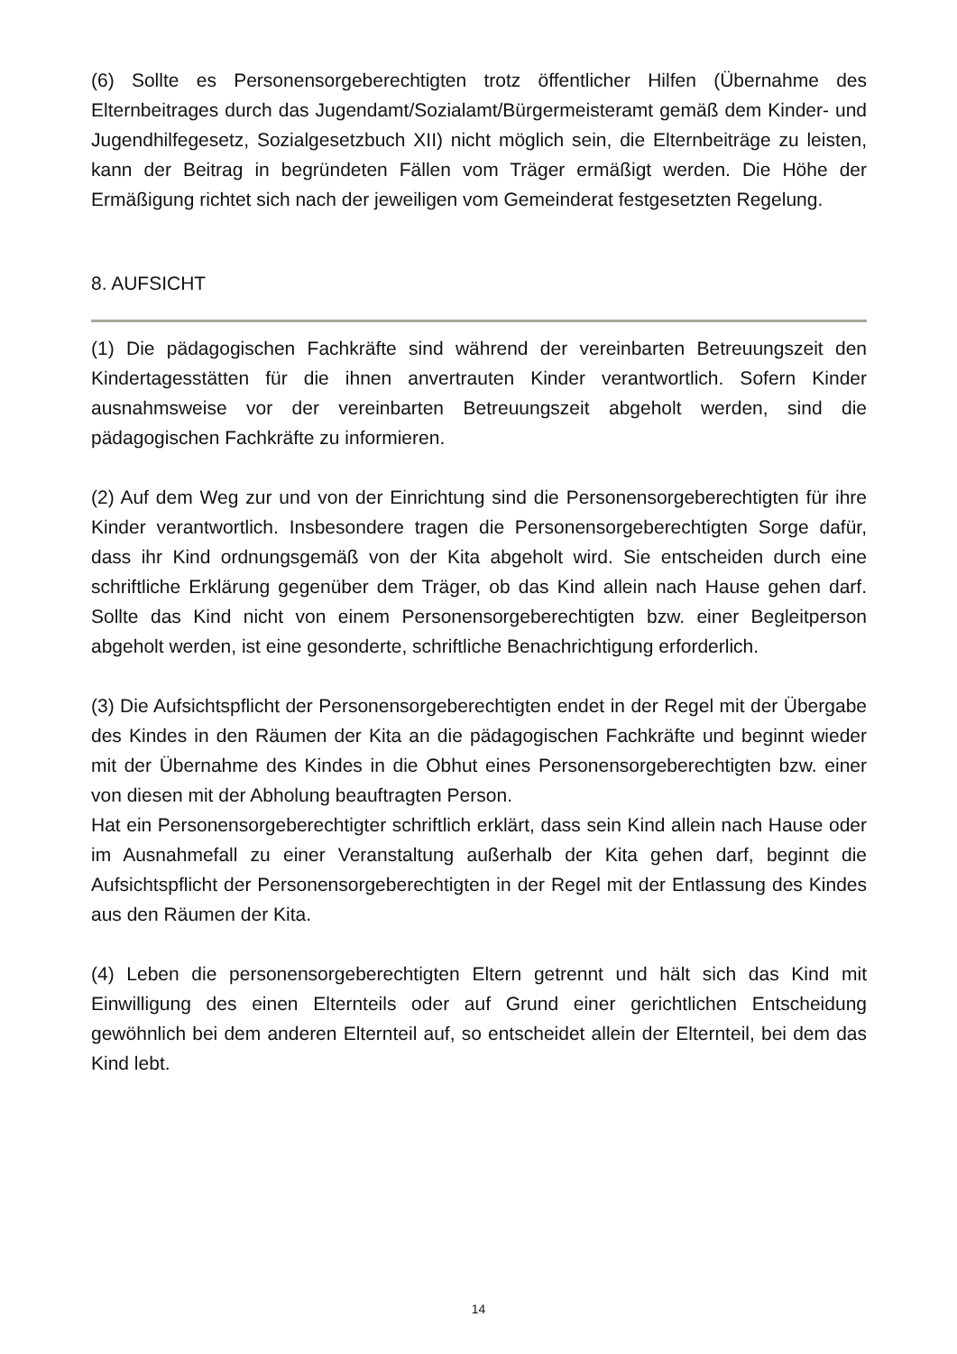(6) Sollte es Personensorgeberechtigten trotz öffentlicher Hilfen (Übernahme des Elternbeitrages durch das Jugendamt/Sozialamt/Bürgermeisteramt gemäß dem Kinder- und Jugendhilfegesetz, Sozialgesetzbuch XII) nicht möglich sein, die Elternbeiträge zu leisten, kann der Beitrag in begründeten Fällen vom Träger ermäßigt werden. Die Höhe der Ermäßigung richtet sich nach der jeweiligen vom Gemeinderat festgesetzten Regelung.
8. AUFSICHT
(1) Die pädagogischen Fachkräfte sind während der vereinbarten Betreuungszeit den Kindertagesstätten für die ihnen anvertrauten Kinder verantwortlich. Sofern Kinder ausnahmsweise vor der vereinbarten Betreuungszeit abgeholt werden, sind die pädagogischen Fachkräfte zu informieren.
(2) Auf dem Weg zur und von der Einrichtung sind die Personensorgeberechtigten für ihre Kinder verantwortlich. Insbesondere tragen die Personensorgeberechtigten Sorge dafür, dass ihr Kind ordnungsgemäß von der Kita abgeholt wird. Sie entscheiden durch eine schriftliche Erklärung gegenüber dem Träger, ob das Kind allein nach Hause gehen darf. Sollte das Kind nicht von einem Personensorgeberechtigten bzw. einer Begleitperson abgeholt werden, ist eine gesonderte, schriftliche Benachrichtigung erforderlich.
(3) Die Aufsichtspflicht der Personensorgeberechtigten endet in der Regel mit der Übergabe des Kindes in den Räumen der Kita an die pädagogischen Fachkräfte und beginnt wieder mit der Übernahme des Kindes in die Obhut eines Personensorgeberechtigten bzw. einer von diesen mit der Abholung beauftragten Person.
Hat ein Personensorgeberechtigter schriftlich erklärt, dass sein Kind allein nach Hause oder im Ausnahmefall zu einer Veranstaltung außerhalb der Kita gehen darf, beginnt die Aufsichtspflicht der Personensorgeberechtigten in der Regel mit der Entlassung des Kindes aus den Räumen der Kita.
(4) Leben die personensorgeberechtigten Eltern getrennt und hält sich das Kind mit Einwilligung des einen Elternteils oder auf Grund einer gerichtlichen Entscheidung gewöhnlich bei dem anderen Elternteil auf, so entscheidet allein der Elternteil, bei dem das Kind lebt.
14